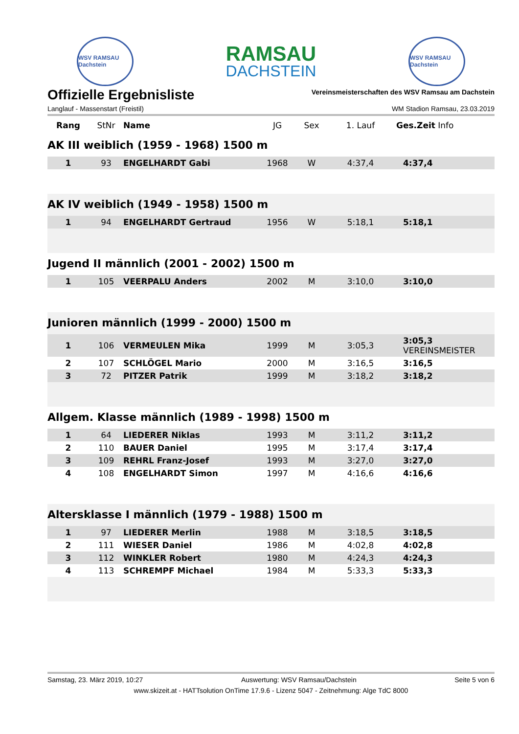WSV RAMSAU Dachstein
RAMSAU
DACHSTEIN
WSV RAMSAU Dachstein
Offizielle Ergebnisliste
Vereinsmeisterschaften des WSV Ramsau am Dachstein
Langlauf - Massenstart (Freistil) WM Stadion Ramsau, 23.03.2019
| Rang | StNr | Name | JG | Sex | 1. Lauf | Ges.Zeit Info |
| --- | --- | --- | --- | --- | --- | --- |
| AK III weiblich (1959 - 1968) 1500 m | | | | | | |
| 1 | 93 | ENGELHARDT Gabi | 1968 | W | 4:37,4 | 4:37,4 |
| AK IV weiblich (1949 - 1958) 1500 m | | | | | | |
| 1 | 94 | ENGELHARDT Gertraud | 1956 | W | 5:18,1 | 5:18,1 |
| Jugend II männlich (2001 - 2002) 1500 m | | | | | | |
| 1 | 105 | VEERPALU Anders | 2002 | M | 3:10,0 | 3:10,0 |
| Junioren männlich (1999 - 2000) 1500 m | | | | | | |
| 1 | 106 | VERMEULEN Mika | 1999 | M | 3:05,3 | 3:05,3 VEREINSMEISTER |
| 2 | 107 | SCHLÖGEL Mario | 2000 | M | 3:16,5 | 3:16,5 |
| 3 | 72 | PITZER Patrik | 1999 | M | 3:18,2 | 3:18,2 |
| Allgem. Klasse männlich (1989 - 1998) 1500 m | | | | | | |
| 1 | 64 | LIEDERER Niklas | 1993 | M | 3:11,2 | 3:11,2 |
| 2 | 110 | BAUER Daniel | 1995 | M | 3:17,4 | 3:17,4 |
| 3 | 109 | REHRL Franz-Josef | 1993 | M | 3:27,0 | 3:27,0 |
| 4 | 108 | ENGELHARDT Simon | 1997 | M | 4:16,6 | 4:16,6 |
| Altersklasse I männlich (1979 - 1988) 1500 m | | | | | | |
| 1 | 97 | LIEDERER Merlin | 1988 | M | 3:18,5 | 3:18,5 |
| 2 | 111 | WIESER Daniel | 1986 | M | 4:02,8 | 4:02,8 |
| 3 | 112 | WINKLER Robert | 1980 | M | 4:24,3 | 4:24,3 |
| 4 | 113 | SCHREMPF Michael | 1984 | M | 5:33,3 | 5:33,3 |
Samstag, 23. März 2019, 10:27 Auswertung: WSV Ramsau/Dachstein Seite 5 von 6
www.skizeit.at - HATTsolution OnTime 17.9.6 - Lizenz 5047 - Zeitnehmung: Alge TdC 8000